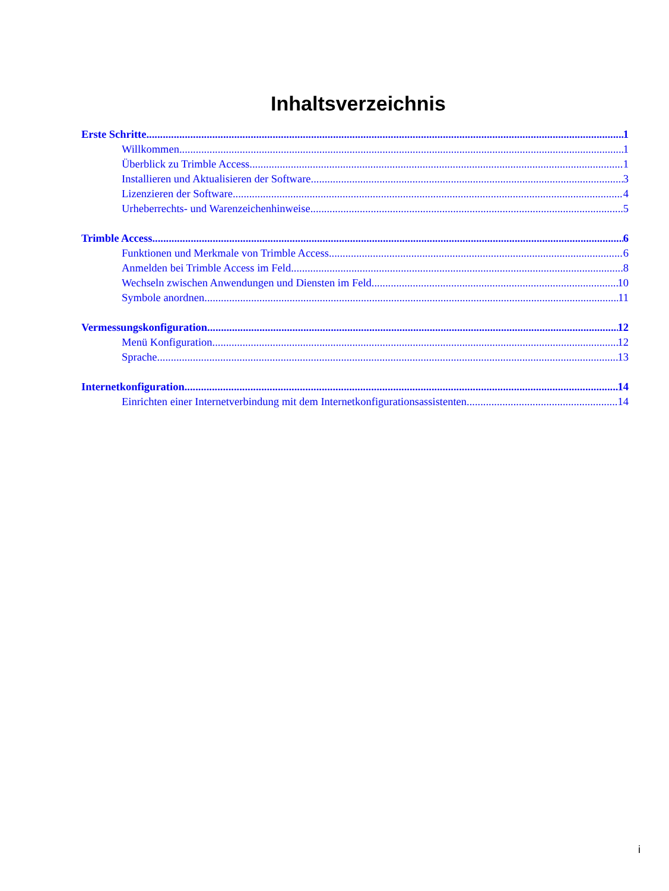Inhaltsverzeichnis
Erste Schritte 1
Willkommen 1
Überblick zu Trimble Access 1
Installieren und Aktualisieren der Software 3
Lizenzieren der Software 4
Urheberrechts- und Warenzeichenhinweise 5
Trimble Access 6
Funktionen und Merkmale von Trimble Access 6
Anmelden bei Trimble Access im Feld 8
Wechseln zwischen Anwendungen und Diensten im Feld 10
Symbole anordnen 11
Vermessungskonfiguration 12
Menü Konfiguration 12
Sprache 13
Internetkonfiguration 14
Einrichten einer Internetverbindung mit dem Internetkonfigurationsassistenten 14
i